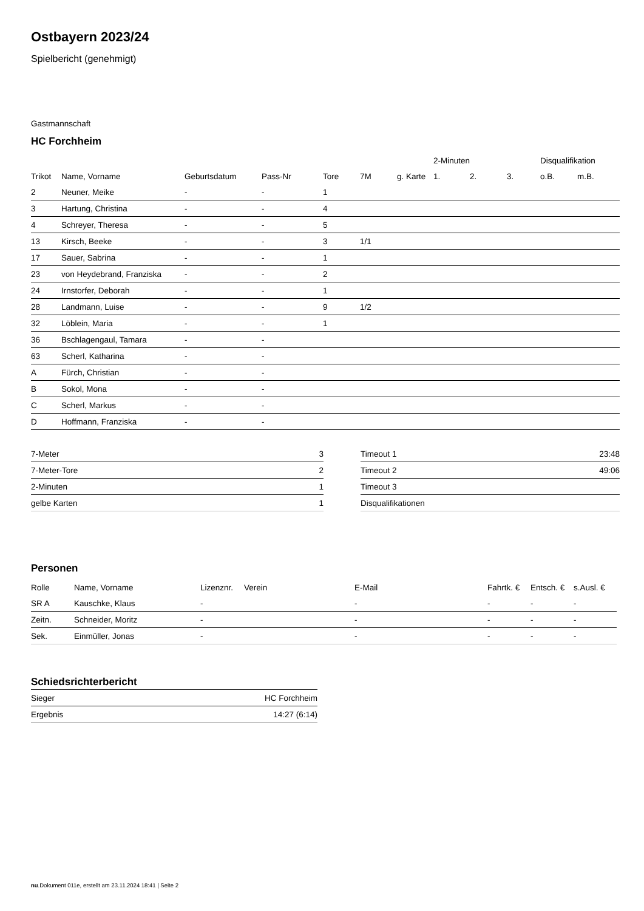Ostbayern 2023/24
Spielbericht (genehmigt)
Gastmannschaft
HC Forchheim
| | | | | | | | 2-Minuten | | | Disqualifikation | |
| --- | --- | --- | --- | --- | --- | --- | --- | --- | --- | --- | --- |
| Trikot | Name, Vorname | Geburtsdatum | Pass-Nr | Tore | 7M | g. Karte | 1. | 2. | 3. | o.B. | m.B. |
| 2 | Neuner, Meike | - | - | 1 | | | | | | | |
| 3 | Hartung, Christina | - | - | 4 | | | | | | | |
| 4 | Schreyer, Theresa | - | - | 5 | | | | | | | |
| 13 | Kirsch, Beeke | - | - | 3 | 1/1 | | | | | | |
| 17 | Sauer, Sabrina | - | - | 1 | | | | | | | |
| 23 | von Heydebrand, Franziska | - | - | 2 | | | | | | | |
| 24 | Irnstorfer, Deborah | - | - | 1 | | | | | | | |
| 28 | Landmann, Luise | - | - | 9 | 1/2 | | | | | | |
| 32 | Löblein, Maria | - | - | 1 | | | | | | | |
| 36 | Bschlagengaul, Tamara | - | - | | | | | | | | |
| 63 | Scherl, Katharina | - | - | | | | | | | | |
| A | Fürch, Christian | - | - | | | | | | | | |
| B | Sokol, Mona | - | - | | | | | | | | |
| C | Scherl, Markus | - | - | | | | | | | | |
| D | Hoffmann, Franziska | - | - | | | | | | | | |
| 7-Meter | 3 |
| 7-Meter-Tore | 2 |
| 2-Minuten | 1 |
| gelbe Karten | 1 |
| Timeout 1 | 23:48 |
| Timeout 2 | 49:06 |
| Timeout 3 | |
| Disqualifikationen | |
Personen
| Rolle | Name, Vorname | Lizenznr. | Verein | E-Mail | Fahrtk. € | Entsch. € | s.Ausl. € |
| --- | --- | --- | --- | --- | --- | --- | --- |
| SR A | Kauschke, Klaus | - | | - | - | - | - |
| Zeitn. | Schneider, Moritz | - | | - | - | - | - |
| Sek. | Einmüller, Jonas | - | | - | - | - | - |
Schiedsrichterbericht
| Sieger | HC Forchheim |
| Ergebnis | 14:27 (6:14) |
nu.Dokument 011e, erstellt am 23.11.2024 18:41 | Seite 2